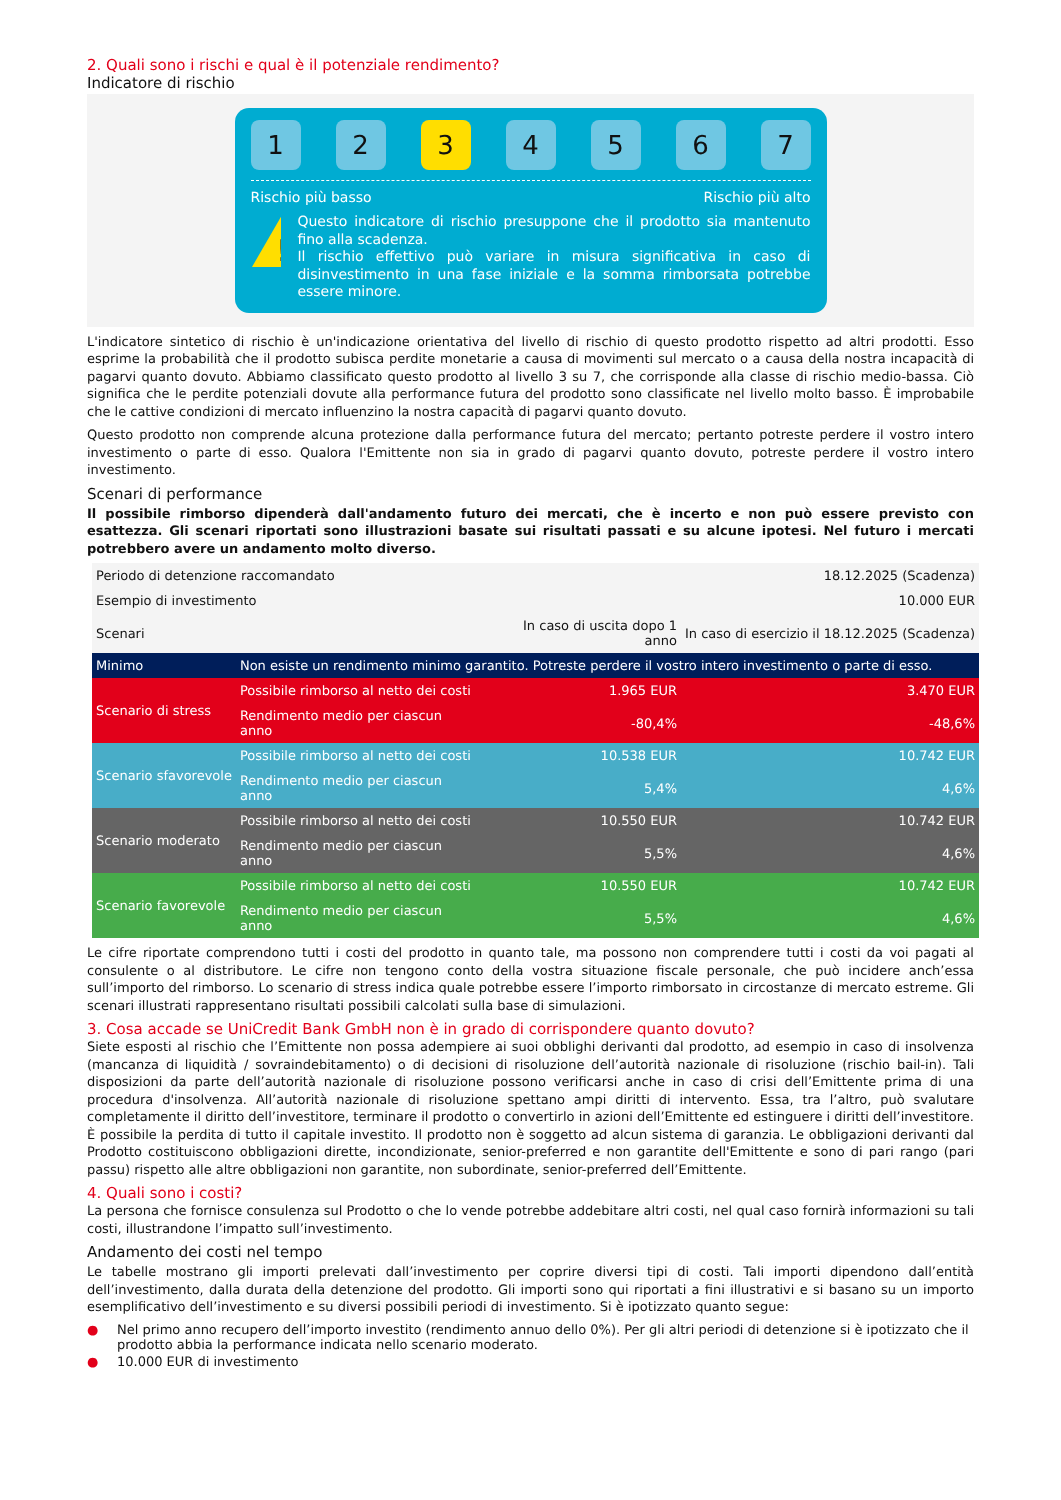2. Quali sono i rischi e qual è il potenziale rendimento?
Indicatore di rischio
1 2 3 4 5 6 7
Rischio più basso Rischio più alto
!
Questo indicatore di rischio presuppone che il prodotto sia mantenuto fino alla scadenza.
Il rischio effettivo può variare in misura significativa in caso di disinvestimento in una fase iniziale e la somma rimborsata potrebbe essere minore.
L'indicatore sintetico di rischio è un'indicazione orientativa del livello di rischio di questo prodotto rispetto ad altri prodotti. Esso esprime la probabilità che il prodotto subisca perdite monetarie a causa di movimenti sul mercato o a causa della nostra incapacità di pagarvi quanto dovuto. Abbiamo classificato questo prodotto al livello 3 su 7, che corrisponde alla classe di rischio medio-bassa. Ciò significa che le perdite potenziali dovute alla performance futura del prodotto sono classificate nel livello molto basso. È improbabile che le cattive condizioni di mercato influenzino la nostra capacità di pagarvi quanto dovuto.
Questo prodotto non comprende alcuna protezione dalla performance futura del mercato; pertanto potreste perdere il vostro intero investimento o parte di esso. Qualora l'Emittente non sia in grado di pagarvi quanto dovuto, potreste perdere il vostro intero investimento.
Scenari di performance
Il possibile rimborso dipenderà dall'andamento futuro dei mercati, che è incerto e non può essere previsto con esattezza. Gli scenari riportati sono illustrazioni basate sui risultati passati e su alcune ipotesi. Nel futuro i mercati potrebbero avere un andamento molto diverso.
| Periodo di detenzione raccomandato | | | 18.12.2025 (Scadenza) |
| Esempio di investimento | | | 10.000 EUR |
| Scenari | | In caso di uscita dopo 1 anno | In caso di esercizio il 18.12.2025 (Scadenza) |
| Minimo | Non esiste un rendimento minimo garantito. Potreste perdere il vostro intero investimento o parte di esso. | | |
| Scenario di stress | Possibile rimborso al netto dei costi | 1.965 EUR | 3.470 EUR |
| | Rendimento medio per ciascun anno | -80,4% | -48,6% |
| Scenario sfavorevole | Possibile rimborso al netto dei costi | 10.538 EUR | 10.742 EUR |
| | Rendimento medio per ciascun anno | 5,4% | 4,6% |
| Scenario moderato | Possibile rimborso al netto dei costi | 10.550 EUR | 10.742 EUR |
| | Rendimento medio per ciascun anno | 5,5% | 4,6% |
| Scenario favorevole | Possibile rimborso al netto dei costi | 10.550 EUR | 10.742 EUR |
| | Rendimento medio per ciascun anno | 5,5% | 4,6% |
Le cifre riportate comprendono tutti i costi del prodotto in quanto tale, ma possono non comprendere tutti i costi da voi pagati al consulente o al distributore. Le cifre non tengono conto della vostra situazione fiscale personale, che può incidere anch’essa sull’importo del rimborso. Lo scenario di stress indica quale potrebbe essere l’importo rimborsato in circostanze di mercato estreme. Gli scenari illustrati rappresentano risultati possibili calcolati sulla base di simulazioni.
3. Cosa accade se UniCredit Bank GmbH non è in grado di corrispondere quanto dovuto?
Siete esposti al rischio che l’Emittente non possa adempiere ai suoi obblighi derivanti dal prodotto, ad esempio in caso di insolvenza (mancanza di liquidità / sovraindebitamento) o di decisioni di risoluzione dell’autorità nazionale di risoluzione (rischio bail-in). Tali disposizioni da parte dell’autorità nazionale di risoluzione possono verificarsi anche in caso di crisi dell’Emittente prima di una procedura d'insolvenza. All’autorità nazionale di risoluzione spettano ampi diritti di intervento. Essa, tra l’altro, può svalutare completamente il diritto dell’investitore, terminare il prodotto o convertirlo in azioni dell’Emittente ed estinguere i diritti dell’investitore. È possibile la perdita di tutto il capitale investito. Il prodotto non è soggetto ad alcun sistema di garanzia. Le obbligazioni derivanti dal Prodotto costituiscono obbligazioni dirette, incondizionate, senior-preferred e non garantite dell'Emittente e sono di pari rango (pari passu) rispetto alle altre obbligazioni non garantite, non subordinate, senior-preferred dell’Emittente.
4. Quali sono i costi?
La persona che fornisce consulenza sul Prodotto o che lo vende potrebbe addebitare altri costi, nel qual caso fornirà informazioni su tali costi, illustrandone l’impatto sull’investimento.
Andamento dei costi nel tempo
Le tabelle mostrano gli importi prelevati dall’investimento per coprire diversi tipi di costi. Tali importi dipendono dall’entità dell’investimento, dalla durata della detenzione del prodotto. Gli importi sono qui riportati a fini illustrativi e si basano su un importo esemplificativo dell’investimento e su diversi possibili periodi di investimento. Si è ipotizzato quanto segue:
● Nel primo anno recupero dell’importo investito (rendimento annuo dello 0%). Per gli altri periodi di detenzione si è ipotizzato che il prodotto abbia la performance indicata nello scenario moderato.
● 10.000 EUR di investimento